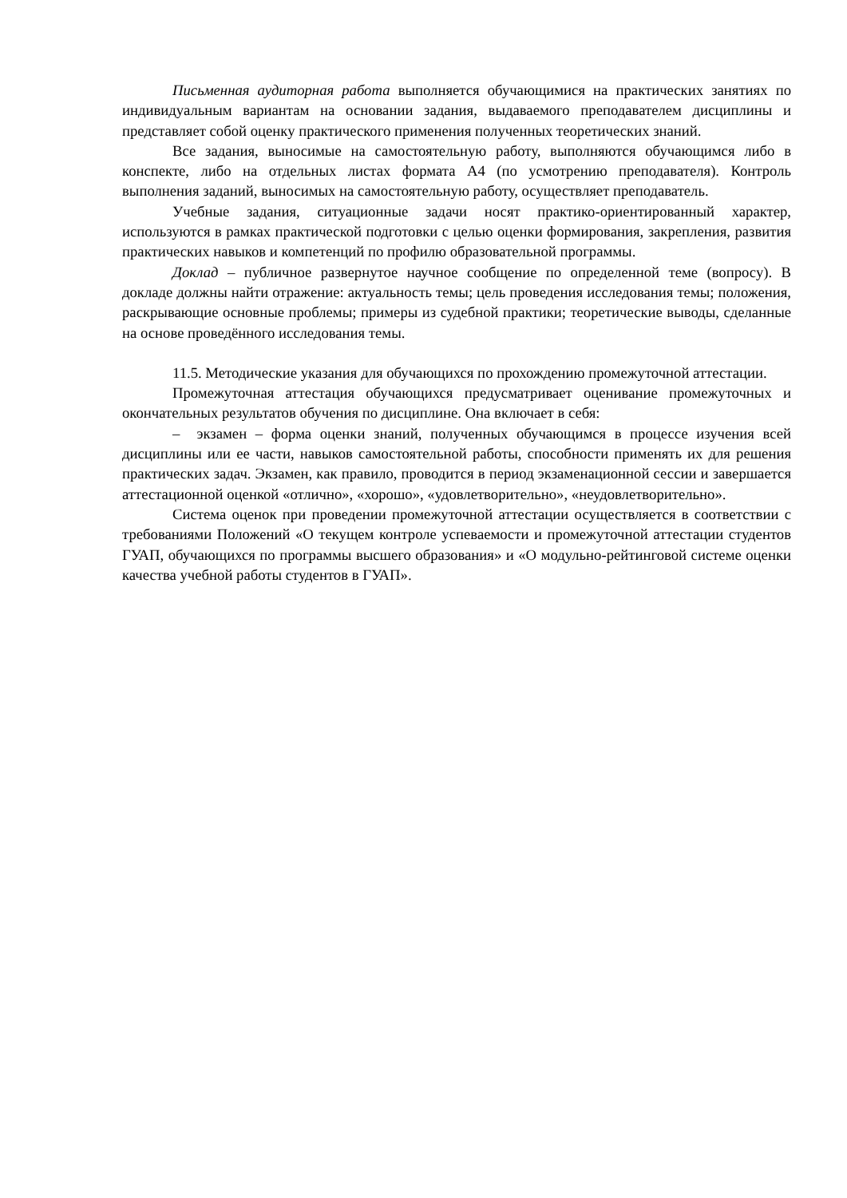Письменная аудиторная работа выполняется обучающимися на практических занятиях по индивидуальным вариантам на основании задания, выдаваемого преподавателем дисциплины и представляет собой оценку практического применения полученных теоретических знаний.
Все задания, выносимые на самостоятельную работу, выполняются обучающимся либо в конспекте, либо на отдельных листах формата А4 (по усмотрению преподавателя). Контроль выполнения заданий, выносимых на самостоятельную работу, осуществляет преподаватель.
Учебные задания, ситуационные задачи носят практико-ориентированный характер, используются в рамках практической подготовки с целью оценки формирования, закрепления, развития практических навыков и компетенций по профилю образовательной программы.
Доклад – публичное развернутое научное сообщение по определенной теме (вопросу). В докладе должны найти отражение: актуальность темы; цель проведения исследования темы; положения, раскрывающие основные проблемы; примеры из судебной практики; теоретические выводы, сделанные на основе проведённого исследования темы.
11.5. Методические указания для обучающихся по прохождению промежуточной аттестации.
Промежуточная аттестация обучающихся предусматривает оценивание промежуточных и окончательных результатов обучения по дисциплине. Она включает в себя:
– экзамен – форма оценки знаний, полученных обучающимся в процессе изучения всей дисциплины или ее части, навыков самостоятельной работы, способности применять их для решения практических задач. Экзамен, как правило, проводится в период экзаменационной сессии и завершается аттестационной оценкой «отлично», «хорошо», «удовлетворительно», «неудовлетворительно».
Система оценок при проведении промежуточной аттестации осуществляется в соответствии с требованиями Положений «О текущем контроле успеваемости и промежуточной аттестации студентов ГУАП, обучающихся по программы высшего образования» и «О модульно-рейтинговой системе оценки качества учебной работы студентов в ГУАП».